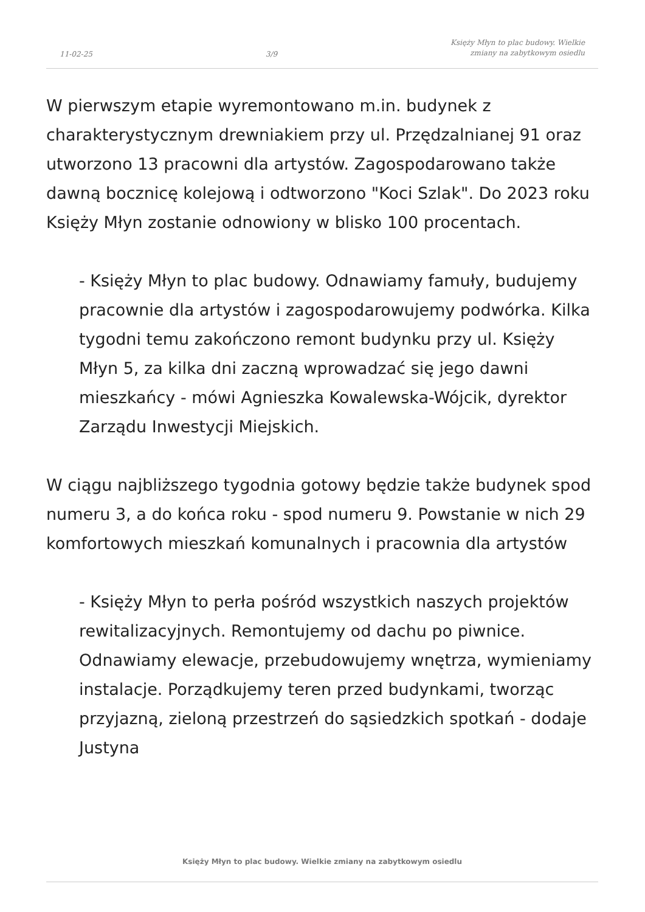11-02-25
3/9
Księży Młyn to plac budowy. Wielkie
zmiany na zabytkowym osiedlu
W pierwszym etapie wyremontowano m.in. budynek z charakterystycznym drewniakiem przy ul. Przędzalnianej 91 oraz utworzono 13 pracowni dla artystów. Zagospodarowano także dawną bocznicę kolejową i odtworzono "Koci Szlak". Do 2023 roku Księży Młyn zostanie odnowiony w blisko 100 procentach.
- Księży Młyn to plac budowy. Odnawiamy famuły, budujemy pracownie dla artystów i zagospodarowujemy podwórka. Kilka tygodni temu zakończono remont budynku przy ul. Księży Młyn 5, za kilka dni zaczną wprowadzać się jego dawni mieszkańcy - mówi Agnieszka Kowalewska-Wójcik, dyrektor Zarządu Inwestycji Miejskich.
W ciągu najbliższego tygodnia gotowy będzie także budynek spod numeru 3, a do końca roku - spod numeru 9. Powstanie w nich 29 komfortowych mieszkań komunalnych i pracownia dla artystów
- Księży Młyn to perła pośród wszystkich naszych projektów rewitalizacyjnych. Remontujemy od dachu po piwnice. Odnawiamy elewacje, przebudowujemy wnętrza, wymieniamy instalacje. Porządkujemy teren przed budynkami, tworząc przyjazną, zieloną przestrzeń do sąsiedzkich spotkań - dodaje Justyna
Księży Młyn to plac budowy. Wielkie zmiany na zabytkowym osiedlu